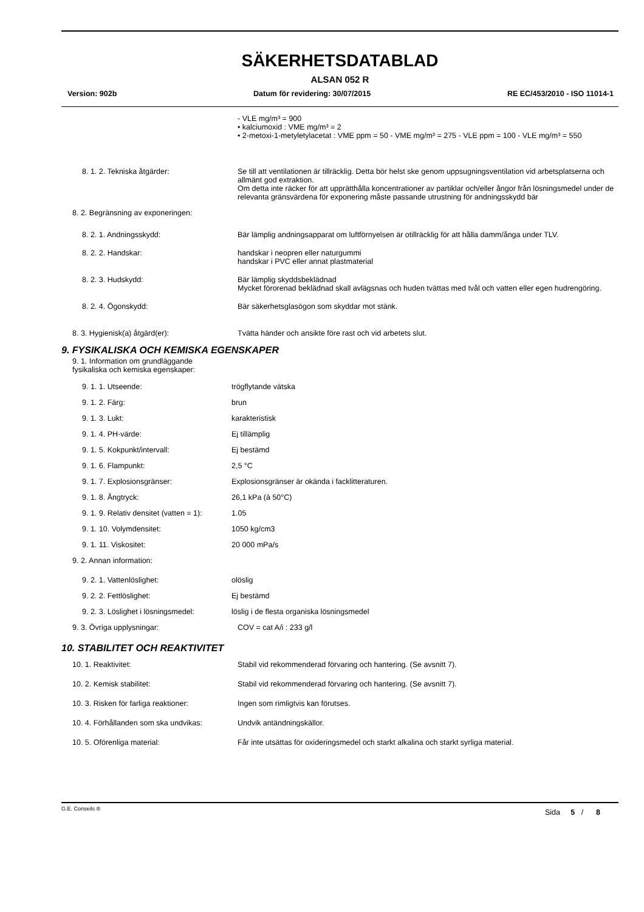SÄKERHETSDATABLAD
ALSAN 052 R
Version: 902b Datum för revidering: 30/07/2015 RE EC/453/2010 - ISO 11014-1
- VLE mg/m³ = 900
• kalciumoxid : VME mg/m³ = 2
• 2-metoxi-1-metyletylacetat : VME ppm = 50 - VME mg/m³ = 275 - VLE ppm = 100 - VLE mg/m³ = 550
8. 1. 2. Tekniska åtgärder: Se till att ventilationen är tillräcklig. Detta bör helst ske genom uppsugningsventilation vid arbetsplatserna och allmänt god extraktion.
Om detta inte räcker för att upprätthålla koncentrationer av partiklar och/eller ångor från lösningsmedel under de relevanta gränsvärdena för exponering måste passande utrustning för andningsskydd bär
8. 2. Begränsning av exponeringen:
8. 2. 1. Andningsskydd: Bär lämplig andningsapparat om luftförnyelsen är otillräcklig för att hålla damm/ånga under TLV.
8. 2. 2. Handskar: handskar i neopren eller naturgummi
handskar i PVC eller annat plastmaterial
8. 2. 3. Hudskydd: Bär lämplig skyddsbeklädnad
Mycket förorenad beklädnad skall avlägsnas och huden tvättas med tvål och vatten eller egen hudrengöring.
8. 2. 4. Ögonskydd: Bär säkerhetsglasögon som skyddar mot stänk.
8. 3. Hygienisk(a) åtgärd(er): Tvätta händer och ansikte före rast och vid arbetets slut.
9. FYSIKALISKA OCH KEMISKA EGENSKAPER
9. 1. Information om grundläggande
fysikaliska och kemiska egenskaper:
9. 1. 1. Utseende: trögflytande vätska
9. 1. 2. Färg: brun
9. 1. 3. Lukt: karakteristisk
9. 1. 4. PH-värde: Ej tillämplig
9. 1. 5. Kokpunkt/intervall: Ej bestämd
9. 1. 6. Flampunkt: 2,5 °C
9. 1. 7. Explosionsgränser: Explosionsgränser är okända i facklitteraturen.
9. 1. 8. Ångtryck: 26,1 kPa (à 50°C)
9. 1. 9. Relativ densitet (vatten = 1):
1.05
9. 1. 10. Volymdensitet: 1050 kg/cm3
9. 1. 11. Viskositet: 20 000 mPa/s
9. 2. Annan information:
9. 2. 1. Vattenlöslighet: olöslig
9. 2. 2. Fettlöslighet: Ej bestämd
9. 2. 3. Löslighet i lösningsmedel:
löslig i de flesta organiska lösningsmedel
9. 3. Övriga upplysningar: COV = cat A/i : 233 g/l
10. STABILITET OCH REAKTIVITET
10. 1. Reaktivitet: Stabil vid rekommenderad förvaring och hantering. (Se avsnitt 7).
10. 2. Kemisk stabilitet: Stabil vid rekommenderad förvaring och hantering. (Se avsnitt 7).
10. 3. Risken för farliga reaktioner:
Ingen som rimligtvis kan förutses.
10. 4. Förhållanden som ska undvikas:
Undvik antändningskällor.
10. 5. Oförenliga material: Får inte utsättas för oxideringsmedel och starkt alkalina och starkt syrliga material.
G.E. Conseils ® Sida 5 / 8